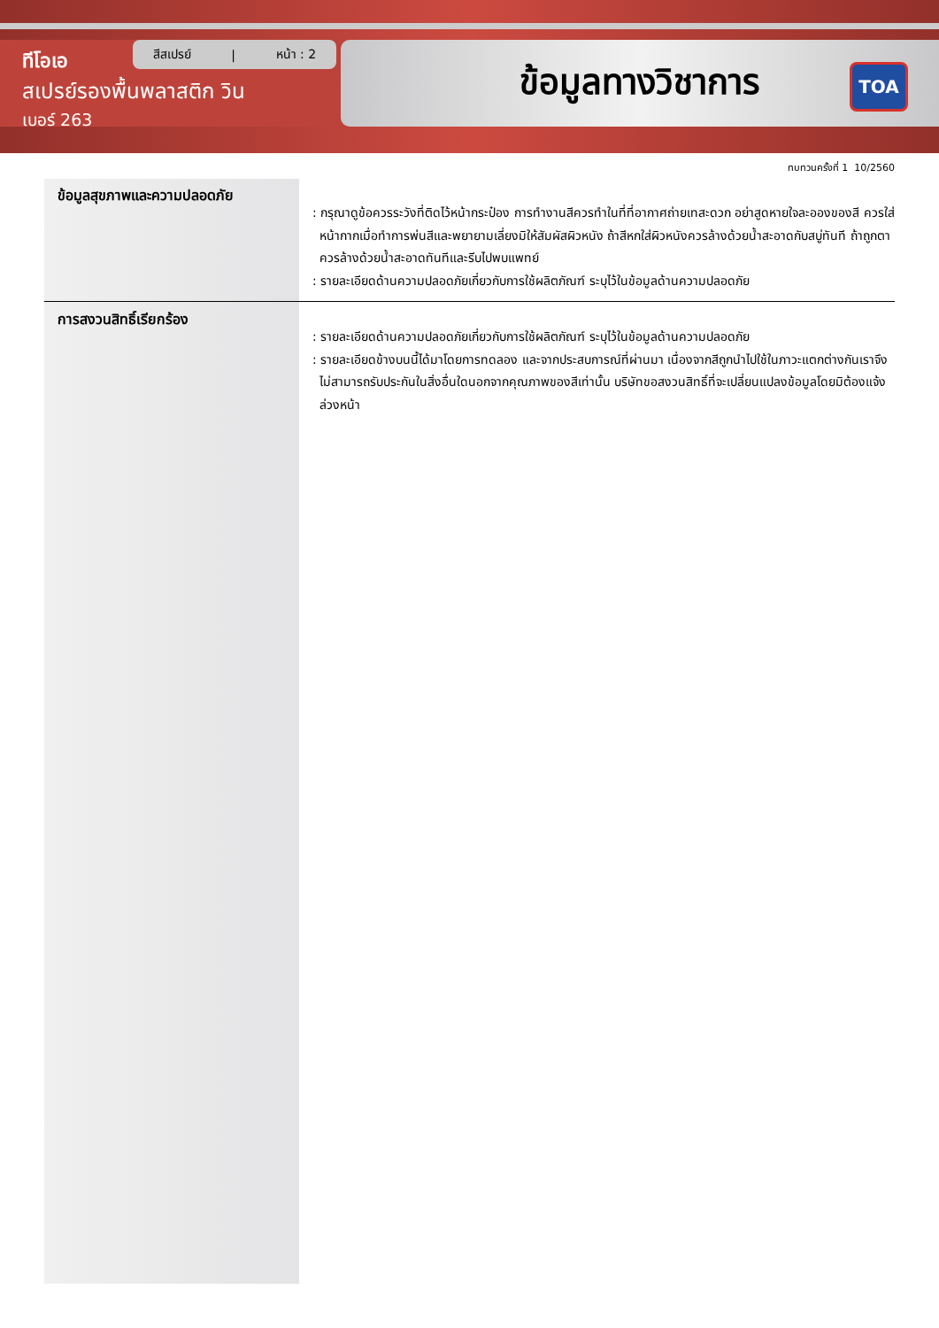ทีโอเอ
สเปรย์รองพื้นพลาสติก วิน
เบอร์ 263
สีสเปรย์ | หน้า : 2 ข้อมูลทางวิชาการ TOA
ทบทวนครั้งที่ 1 10/2560
ข้อมูลสุขภาพและความปลอดภัย
: กรุณาดูข้อควรระวังที่ติดไว้หน้ากระป๋อง การทำงานสีควรทำในที่ที่อากาศถ่ายเทสะดวก อย่าสูดหายใจละอองของสี ควรใส่หน้ากากเมื่อทำการพ่นสีและพยายามเลี่ยงมิให้สัมผัสผิวหนัง ถ้าสีหกใส่ผิวหนังควรล้างด้วยน้ำสะอาดกับสบู่ทันที ถ้าถูกตาควรล้างด้วยน้ำสะอาดทันทีและรีบไปพบแพทย์
: รายละเอียดด้านความปลอดภัยเกี่ยวกับการใช้ผลิตภัณฑ์ ระบุไว้ในข้อมูลด้านความปลอดภัย
การสงวนสิทธิ์เรียกร้อง
: รายละเอียดด้านความปลอดภัยเกี่ยวกับการใช้ผลิตภัณฑ์ ระบุไว้ในข้อมูลด้านความปลอดภัย
: รายละเอียดข้างบนนี้ได้มาโดยการทดลอง และจากประสบการณ์ที่ผ่านมา เนื่องจากสีถูกนำไปใช้ในภาวะแตกต่างกันเราจึงไม่สามารถรับประกันในสิ่งอื่นใดนอกจากคุณภาพของสีเท่านั้น บริษัทขอสงวนสิทธิ์ที่จะเปลี่ยนแปลงข้อมูลโดยมิต้องแจ้งล่วงหน้า